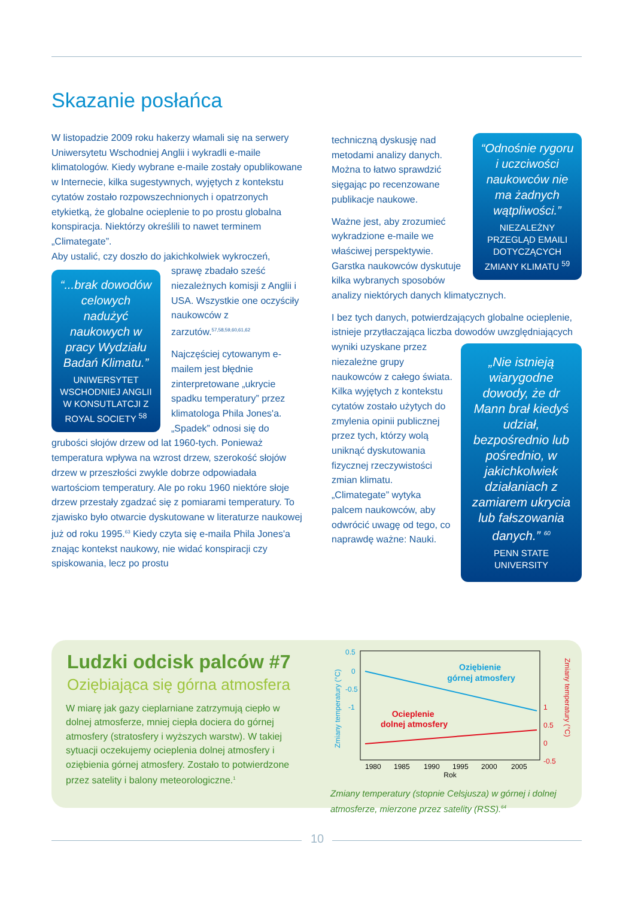Skazanie posłańca
W listopadzie 2009 roku hakerzy włamali się na serwery Uniwersytetu Wschodniej Anglii i wykradli e-maile klimatologów. Kiedy wybrane e-maile zostały opublikowane w Internecie, kilka sugestywnych, wyjętych z kontekstu cytatów zostało rozpowszechnionych i opatrzonych etykietką, że globalne ocieplenie to po prostu globalna konspiracja. Niektórzy określili to nawet terminem „Climategate”.
Aby ustalić, czy doszło do jakichkolwiek wykroczeń,
“...brak dowodów celowych nadużyć naukowych w pracy Wydziału Badań Klimatu.”
UNIWERSYTET WSCHODNIEJ ANGLII W KONSUTLATCJI Z ROYAL SOCIETY <sup>58</sup>
sprawę zbadało sześć niezależnych komisji z Anglii i USA. Wszystkie one oczyściły naukowców z zarzutów.<sup>57,58,59,60,61,62</sup>
Najczęściej cytowanym e-mailem jest błędnie zinterpretowane „ukrycie spadku temperatury” przez klimatologa Phila Jones'a. „Spadek” odnosi się do grubości słojów drzew od lat 1960-tych. Ponieważ temperatura wpływa na wzrost drzew, szerokość słojów drzew w przeszłości zwykle dobrze odpowiadała wartościom temperatury. Ale po roku 1960 niektóre słoje drzew przestały zgadzać się z pomiarami temperatury. To zjawisko było otwarcie dyskutowane w literaturze naukowej już od roku 1995.<sup>63</sup> Kiedy czyta się e-maila Phila Jones'a znając kontekst naukowy, nie widać konspiracji czy spiskowania, lecz po prostu
“Odnośnie rygoru i uczciwości naukowców nie ma żadnych wątpliwości.”
NIEZALEŻNY PRZEGLĄD EMAILI DOTYCZĄCYCH ZMIANY KLIMATU <sup>59</sup>
techniczną dyskusję nad metodami analizy danych. Można to łatwo sprawdzić sięgając po recenzowane publikacje naukowe.
Ważne jest, aby zrozumieć wykradzione e-maile we właściwej perspektywie. Garstka naukowców dyskutuje kilka wybranych sposobów analizy niektórych danych klimatycznych.
I bez tych danych, potwierdzających globalne ocieplenie, istnieje przytłaczająca liczba dowodów uwzględniających wyniki
„Nie istnieją wiarygodne dowody, że dr Mann brał kiedyś udział, bezpośrednio lub pośrednio, w jakichkolwiek działaniach z zamiarem ukrycia lub fałszowania danych.” <sup>60</sup>
PENN STATE UNIVERSITY
uzyskane przez niezależne grupy naukowców z całego świata. Kilka wyjętych z kontekstu cytatów zostało użytych do zmylenia opinii publicznej przez tych, którzy wolą uniknąć dyskutowania fizycznej rzeczywistości zmian klimatu. „Climategate” wytyka palcem naukowców, aby odwrócić uwagę od tego, co naprawdę ważne: Nauki.
Ludzki odcisk palców #7
Oziębiająca się górna atmosfera
W miarę jak gazy cieplarniane zatrzymują ciepło w dolnej atmosferze, mniej ciepła dociera do górnej atmosfery (stratosfery i wyższych warstw). W takiej sytuacji oczekujemy ocieplenia dolnej atmosfery i oziębienia górnej atmosfery. Zostało to potwierdzone przez satelity i balony meteorologiczne.<sup>1</sup>
0.5
0
-0.5
-1
1
0.5
0
-0.5
Oziębienie górnej atmosfery
Ocieplenie dolnej atmosfery
1980 1985 1990 1995 2000 2005
Rok
Zmiany temperatury (°C)
Zmiany temperatury (°C)
Zmiany temperatury (stopnie Celsjusza) w górnej i dolnej atmosferze, mierzone przez satelity (RSS).<sup>64</sup>
10